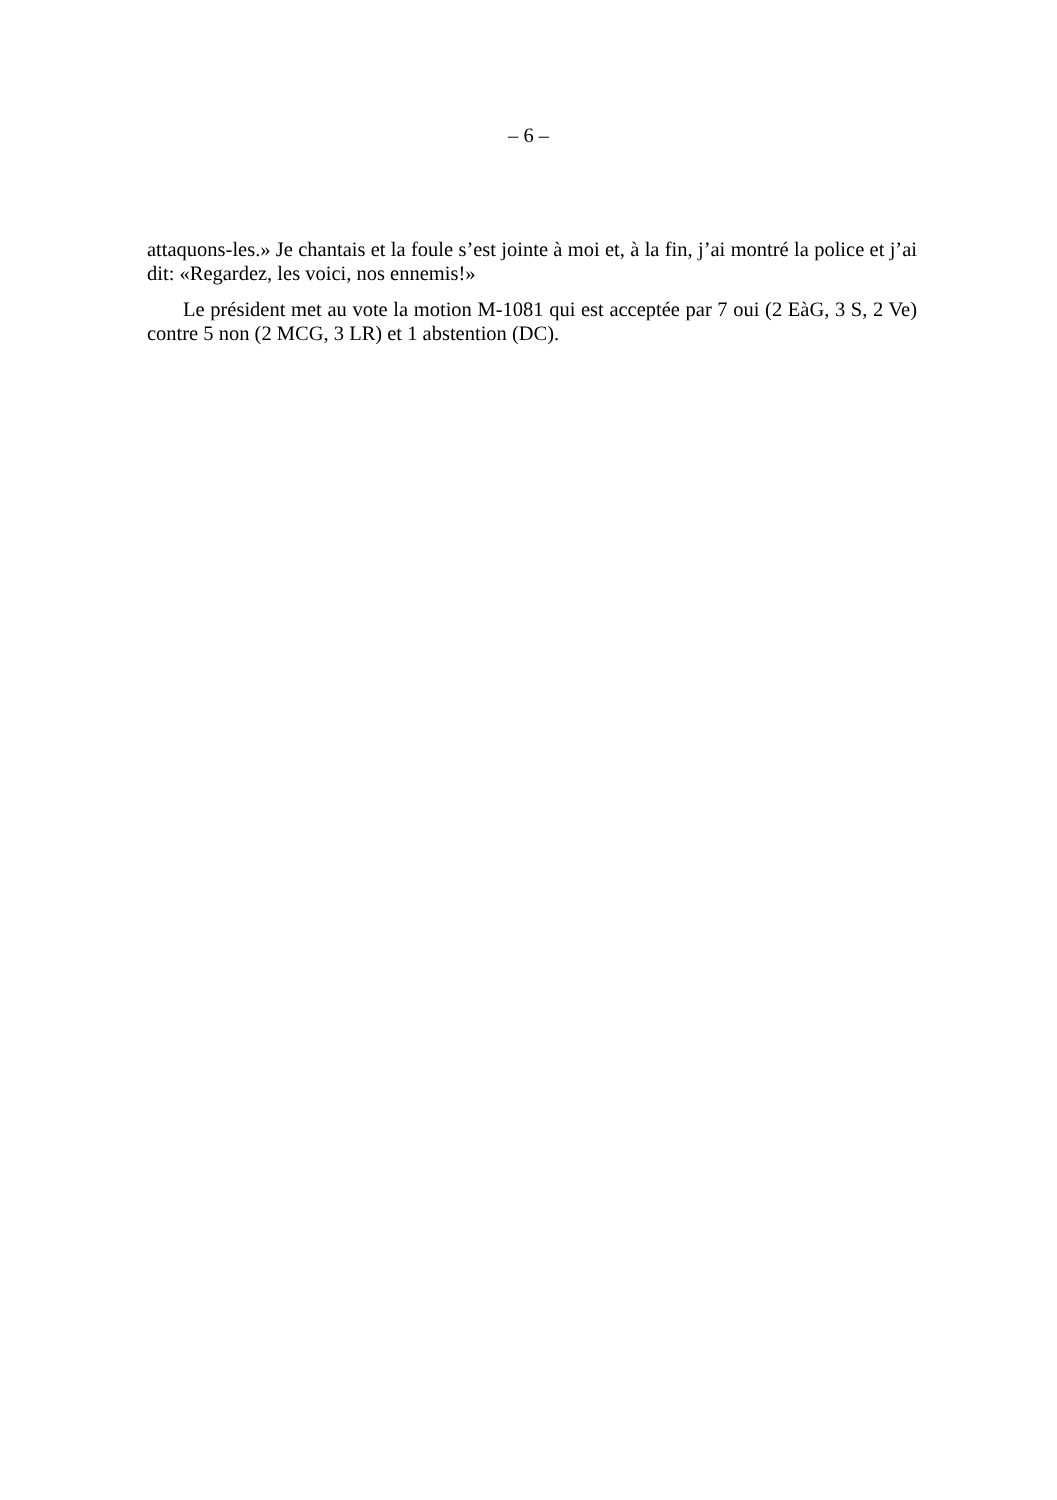– 6 –
attaquons-les.» Je chantais et la foule s’est jointe à moi et, à la fin, j’ai montré la police et j’ai dit: «Regardez, les voici, nos ennemis!»
Le président met au vote la motion M-1081 qui est acceptée par 7 oui (2 EàG, 3 S, 2 Ve) contre 5 non (2 MCG, 3 LR) et 1 abstention (DC).